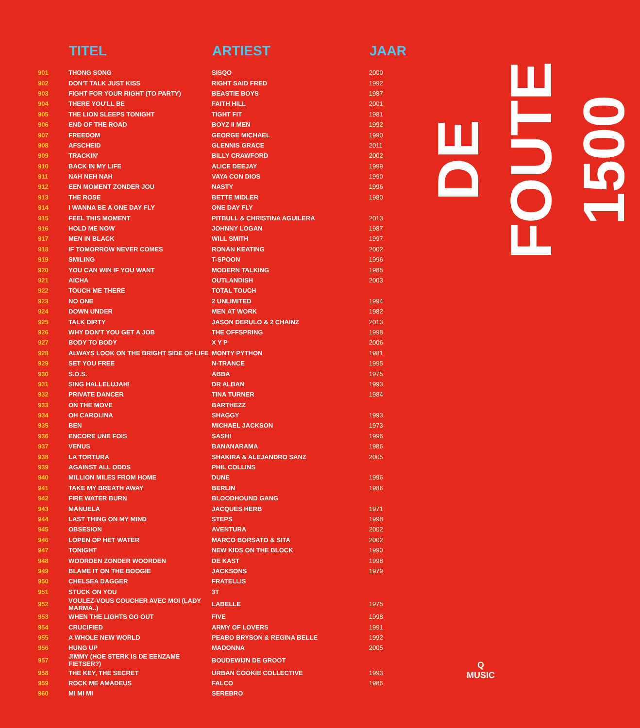| | TITEL | ARTIEST | JAAR |
| --- | --- | --- | --- |
| 901 | THONG SONG | SISQO | 2000 |
| 902 | DON'T TALK JUST KISS | RIGHT SAID FRED | 1992 |
| 903 | FIGHT FOR YOUR RIGHT (TO PARTY) | BEASTIE BOYS | 1987 |
| 904 | THERE YOU'LL BE | FAITH HILL | 2001 |
| 905 | THE LION SLEEPS TONIGHT | TIGHT FIT | 1981 |
| 906 | END OF THE ROAD | BOYZ II MEN | 1992 |
| 907 | FREEDOM | GEORGE MICHAEL | 1990 |
| 908 | AFSCHEID | GLENNIS GRACE | 2011 |
| 909 | TRACKIN' | BILLY CRAWFORD | 2002 |
| 910 | BACK IN MY LIFE | ALICE DEEJAY | 1999 |
| 911 | NAH NEH NAH | VAYA CON DIOS | 1990 |
| 912 | EEN MOMENT ZONDER JOU | NASTY | 1996 |
| 913 | THE ROSE | BETTE MIDLER | 1980 |
| 914 | I WANNA BE A ONE DAY FLY | ONE DAY FLY | |
| 915 | FEEL THIS MOMENT | PITBULL & CHRISTINA AGUILERA | 2013 |
| 916 | HOLD ME NOW | JOHNNY LOGAN | 1987 |
| 917 | MEN IN BLACK | WILL SMITH | 1997 |
| 918 | IF TOMORROW NEVER COMES | RONAN KEATING | 2002 |
| 919 | SMILING | T-SPOON | 1996 |
| 920 | YOU CAN WIN IF YOU WANT | MODERN TALKING | 1985 |
| 921 | AICHA | OUTLANDISH | 2003 |
| 922 | TOUCH ME THERE | TOTAL TOUCH | |
| 923 | NO ONE | 2 UNLIMITED | 1994 |
| 924 | DOWN UNDER | MEN AT WORK | 1982 |
| 925 | TALK DIRTY | JASON DERULO & 2 CHAINZ | 2013 |
| 926 | WHY DON'T YOU GET A JOB | THE OFFSPRING | 1998 |
| 927 | BODY TO BODY | X Y P | 2006 |
| 928 | ALWAYS LOOK ON THE BRIGHT SIDE OF LIFE | MONTY PYTHON | 1981 |
| 929 | SET YOU FREE | N-TRANCE | 1995 |
| 930 | S.O.S. | ABBA | 1975 |
| 931 | SING HALLELUJAH! | DR ALBAN | 1993 |
| 932 | PRIVATE DANCER | TINA TURNER | 1984 |
| 933 | ON THE MOVE | BARTHEZZ | |
| 934 | OH CAROLINA | SHAGGY | 1993 |
| 935 | BEN | MICHAEL JACKSON | 1973 |
| 936 | ENCORE UNE FOIS | SASH! | 1996 |
| 937 | VENUS | BANANARAMA | 1986 |
| 938 | LA TORTURA | SHAKIRA & ALEJANDRO SANZ | 2005 |
| 939 | AGAINST ALL ODDS | PHIL COLLINS | |
| 940 | MILLION MILES FROM HOME | DUNE | 1996 |
| 941 | TAKE MY BREATH AWAY | BERLIN | 1986 |
| 942 | FIRE WATER BURN | BLOODHOUND GANG | |
| 943 | MANUELA | JACQUES HERB | 1971 |
| 944 | LAST THING ON MY MIND | STEPS | 1998 |
| 945 | OBSESION | AVENTURA | 2002 |
| 946 | LOPEN OP HET WATER | MARCO BORSATO & SITA | 2002 |
| 947 | TONIGHT | NEW KIDS ON THE BLOCK | 1990 |
| 948 | WOORDEN ZONDER WOORDEN | DE KAST | 1998 |
| 949 | BLAME IT ON THE BOOGIE | JACKSONS | 1979 |
| 950 | CHELSEA DAGGER | FRATELLIS | |
| 951 | STUCK ON YOU | 3T | |
| 952 | VOULEZ-VOUS COUCHER AVEC MOI (LADY MARMA..) | LABELLE | 1975 |
| 953 | WHEN THE LIGHTS GO OUT | FIVE | 1998 |
| 954 | CRUCIFIED | ARMY OF LOVERS | 1991 |
| 955 | A WHOLE NEW WORLD | PEABO BRYSON & REGINA BELLE | 1992 |
| 956 | HUNG UP | MADONNA | 2005 |
| 957 | JIMMY (HOE STERK IS DE EENZAME FIETSER?) | BOUDEWIJN DE GROOT | |
| 958 | THE KEY, THE SECRET | URBAN COOKIE COLLECTIVE | 1993 |
| 959 | ROCK ME AMADEUS | FALCO | 1986 |
| 960 | MI MI MI | SEREBRO | |
DE FOUTE 1500
Q
MUSIC